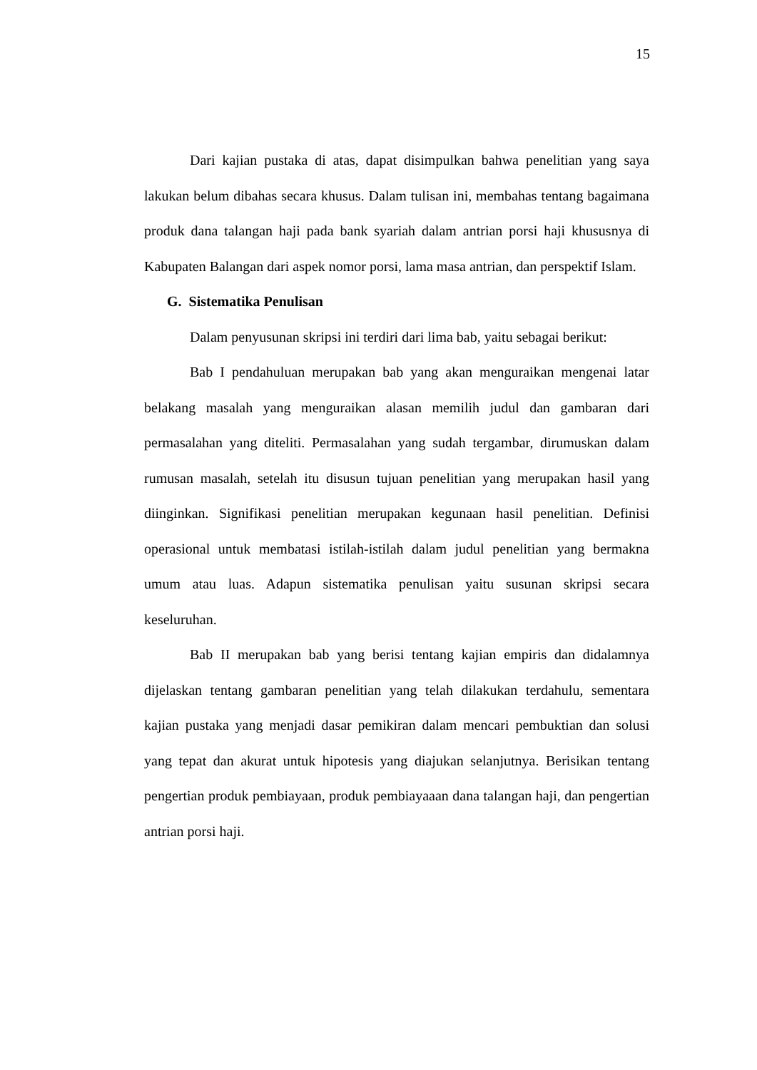15
Dari kajian pustaka di atas, dapat disimpulkan bahwa penelitian yang saya lakukan belum dibahas secara khusus. Dalam tulisan ini, membahas tentang bagaimana produk dana talangan haji pada bank syariah dalam antrian porsi haji khususnya di Kabupaten Balangan dari aspek nomor porsi, lama masa antrian, dan perspektif Islam.
G. Sistematika Penulisan
Dalam penyusunan skripsi ini terdiri dari lima bab, yaitu sebagai berikut:
Bab I pendahuluan merupakan bab yang akan menguraikan mengenai latar belakang masalah yang menguraikan alasan memilih judul dan gambaran dari permasalahan yang diteliti. Permasalahan yang sudah tergambar, dirumuskan dalam rumusan masalah, setelah itu disusun tujuan penelitian yang merupakan hasil yang diinginkan. Signifikasi penelitian merupakan kegunaan hasil penelitian. Definisi operasional untuk membatasi istilah-istilah dalam judul penelitian yang bermakna umum atau luas. Adapun sistematika penulisan yaitu susunan skripsi secara keseluruhan.
Bab II merupakan bab yang berisi tentang kajian empiris dan didalamnya dijelaskan tentang gambaran penelitian yang telah dilakukan terdahulu, sementara kajian pustaka yang menjadi dasar pemikiran dalam mencari pembuktian dan solusi yang tepat dan akurat untuk hipotesis yang diajukan selanjutnya. Berisikan tentang pengertian produk pembiayaan, produk pembiayaaan dana talangan haji, dan pengertian antrian porsi haji.